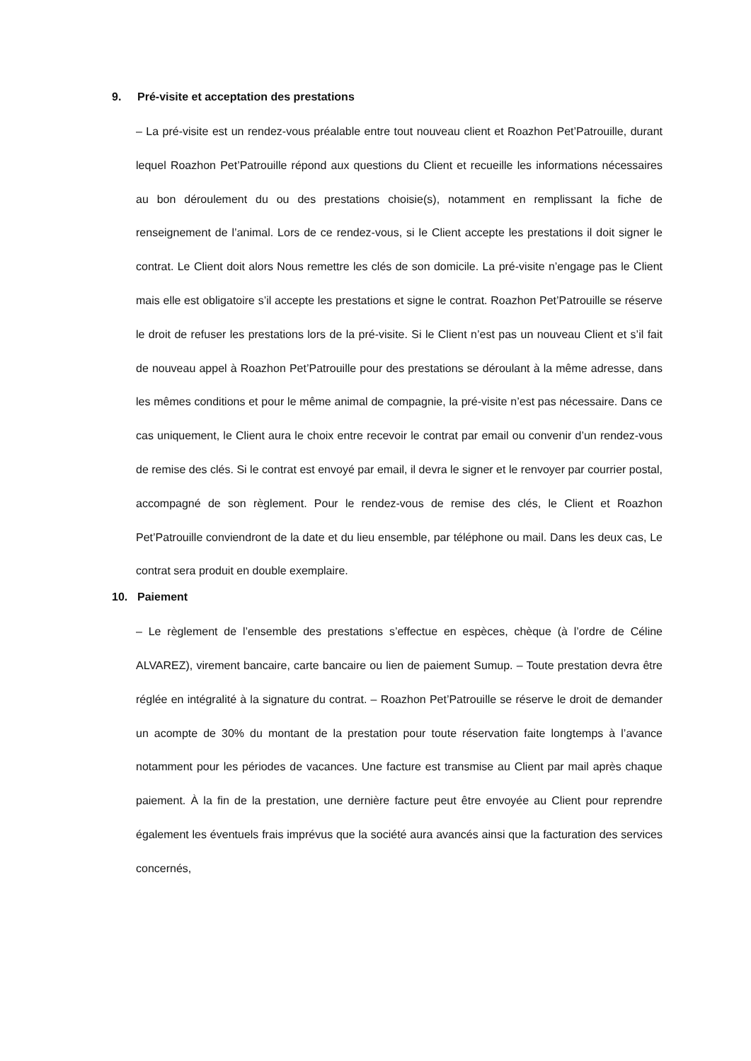9. Pré-visite et acceptation des prestations
– La pré-visite est un rendez-vous préalable entre tout nouveau client et Roazhon Pet’Patrouille, durant lequel Roazhon Pet’Patrouille répond aux questions du Client et recueille les informations nécessaires au bon déroulement du ou des prestations choisie(s), notamment en remplissant la fiche de renseignement de l’animal. Lors de ce rendez-vous, si le Client accepte les prestations il doit signer le contrat. Le Client doit alors Nous remettre les clés de son domicile. La pré-visite n’engage pas le Client mais elle est obligatoire s’il accepte les prestations et signe le contrat. Roazhon Pet’Patrouille se réserve le droit de refuser les prestations lors de la pré-visite. Si le Client n’est pas un nouveau Client et s’il fait de nouveau appel à Roazhon Pet’Patrouille pour des prestations se déroulant à la même adresse, dans les mêmes conditions et pour le même animal de compagnie, la pré-visite n’est pas nécessaire. Dans ce cas uniquement, le Client aura le choix entre recevoir le contrat par email ou convenir d’un rendez-vous de remise des clés. Si le contrat est envoyé par email, il devra le signer et le renvoyer par courrier postal, accompagné de son règlement. Pour le rendez-vous de remise des clés, le Client et Roazhon Pet’Patrouille conviendront de la date et du lieu ensemble, par téléphone ou mail. Dans les deux cas, Le contrat sera produit en double exemplaire.
10. Paiement
– Le règlement de l’ensemble des prestations s’effectue en espèces, chèque (à l’ordre de Céline ALVAREZ), virement bancaire, carte bancaire ou lien de paiement Sumup. – Toute prestation devra être réglée en intégralité à la signature du contrat. – Roazhon Pet’Patrouille se réserve le droit de demander un acompte de 30% du montant de la prestation pour toute réservation faite longtemps à l’avance notamment pour les périodes de vacances. Une facture est transmise au Client par mail après chaque paiement. À la fin de la prestation, une dernière facture peut être envoyée au Client pour reprendre également les éventuels frais imprévus que la société aura avancés ainsi que la facturation des services concernés,